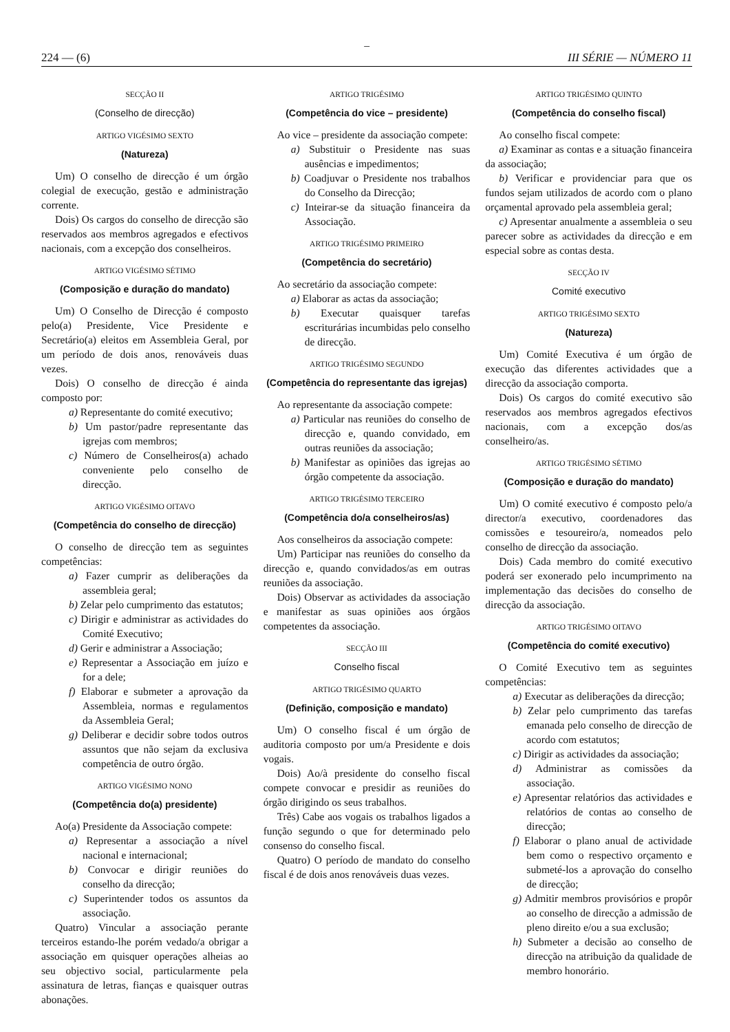–
224 — (6) III SÉRIE — NÚMERO 11
SECÇÃO II
(Conselho de direcção)
ARTIGO VIGÉSIMO SEXTO
(Natureza)
Um) O conselho de direcção é um órgão colegial de execução, gestão e administração corrente.
Dois) Os cargos do conselho de direcção são reservados aos membros agregados e efectivos nacionais, com a excepção dos conselheiros.
ARTIGO VIGÉSIMO SÉTIMO
(Composição e duração do mandato)
Um) O Conselho de Direcção é composto pelo(a) Presidente, Vice Presidente e Secretário(a) eleitos em Assembleia Geral, por um período de dois anos, renováveis duas vezes.
Dois) O conselho de direcção é ainda composto por:
a) Representante do comité executivo;
b) Um pastor/padre representante das igrejas com membros;
c) Número de Conselheiros(a) achado conveniente pelo conselho de direcção.
ARTIGO VIGÉSIMO OITAVO
(Competência do conselho de direcção)
O conselho de direcção tem as seguintes competências:
a) Fazer cumprir as deliberações da assembleia geral;
b) Zelar pelo cumprimento das estatutos;
c) Dirigir e administrar as actividades do Comité Executivo;
d) Gerir e administrar a Associação;
e) Representar a Associação em juízo e for a dele;
f) Elaborar e submeter a aprovação da Assembleia, normas e regulamentos da Assembleia Geral;
g) Deliberar e decidir sobre todos outros assuntos que não sejam da exclusiva competência de outro órgão.
ARTIGO VIGÉSIMO NONO
(Competência do(a) presidente)
Ao(a) Presidente da Associação compete:
a) Representar a associação a nível nacional e internacional;
b) Convocar e dirigir reuniões do conselho da direcção;
c) Superintender todos os assuntos da associação.
Quatro) Vincular a associação perante terceiros estando-lhe porém vedado/a obrigar a associação em quisquer operações alheias ao seu objectivo social, particularmente pela assinatura de letras, fianças e quaisquer outras abonações.
ARTIGO TRIGÉSIMO
(Competência do vice – presidente)
Ao vice – presidente da associação compete:
a) Substituir o Presidente nas suas ausências e impedimentos;
b) Coadjuvar o Presidente nos trabalhos do Conselho da Direcção;
c) Inteirar-se da situação financeira da Associação.
ARTIGO TRIGÉSIMO PRIMEIRO
(Competência do secretário)
Ao secretário da associação compete:
a) Elaborar as actas da associação;
b) Executar quaisquer tarefas escriturárias incumbidas pelo conselho de direcção.
ARTIGO TRIGÉSIMO SEGUNDO
(Competência do representante das igrejas)
Ao representante da associação compete:
a) Particular nas reuniões do conselho de direcção e, quando convidado, em outras reuniões da associação;
b) Manifestar as opiniões das igrejas ao órgão competente da associação.
ARTIGO TRIGÉSIMO TERCEIRO
(Competência do/a conselheiros/as)
Aos conselheiros da associação compete:
Um) Participar nas reuniões do conselho da direcção e, quando convidados/as em outras reuniões da associação.
Dois) Observar as actividades da associação e manifestar as suas opiniões aos órgãos competentes da associação.
SECÇÃO III
Conselho fiscal
ARTIGO TRIGÉSIMO QUARTO
(Definição, composição e mandato)
Um) O conselho fiscal é um órgão de auditoria composto por um/a Presidente e dois vogais.
Dois) Ao/à presidente do conselho fiscal compete convocar e presidir as reuniões do órgão dirigindo os seus trabalhos.
Três) Cabe aos vogais os trabalhos ligados a função segundo o que for determinado pelo consenso do conselho fiscal.
Quatro) O período de mandato do conselho fiscal é de dois anos renováveis duas vezes.
ARTIGO TRIGÉSIMO QUINTO
(Competência do conselho fiscal)
Ao conselho fiscal compete:
a) Examinar as contas e a situação financeira da associação;
b) Verificar e providenciar para que os fundos sejam utilizados de acordo com o plano orçamental aprovado pela assembleia geral;
c) Apresentar anualmente a assembleia o seu parecer sobre as actividades da direcção e em especial sobre as contas desta.
SECÇÃO IV
Comité executivo
ARTIGO TRIGÉSIMO SEXTO
(Natureza)
Um) Comité Executiva é um órgão de execução das diferentes actividades que a direcção da associação comporta.
Dois) Os cargos do comité executivo são reservados aos membros agregados efectivos nacionais, com a excepção dos/as conselheiro/as.
ARTIGO TRIGÉSIMO SÉTIMO
(Composição e duração do mandato)
Um) O comité executivo é composto pelo/a director/a executivo, coordenadores das comissões e tesoureiro/a, nomeados pelo conselho de direcção da associação.
Dois) Cada membro do comité executivo poderá ser exonerado pelo incumprimento na implementação das decisões do conselho de direcção da associação.
ARTIGO TRIGÉSIMO OITAVO
(Competência do comité executivo)
O Comité Executivo tem as seguintes competências:
a) Executar as deliberações da direcção;
b) Zelar pelo cumprimento das tarefas emanada pelo conselho de direcção de acordo com estatutos;
c) Dirigir as actividades da associação;
d) Administrar as comissões da associação.
e) Apresentar relatórios das actividades e relatórios de contas ao conselho de direcção;
f) Elaborar o plano anual de actividade bem como o respectivo orçamento e submeté-los a aprovação do conselho de direcção;
g) Admitir membros provisórios e propôr ao conselho de direcção a admissão de pleno direito e/ou a sua exclusão;
h) Submeter a decisão ao conselho de direcção na atribuição da qualidade de membro honorário.